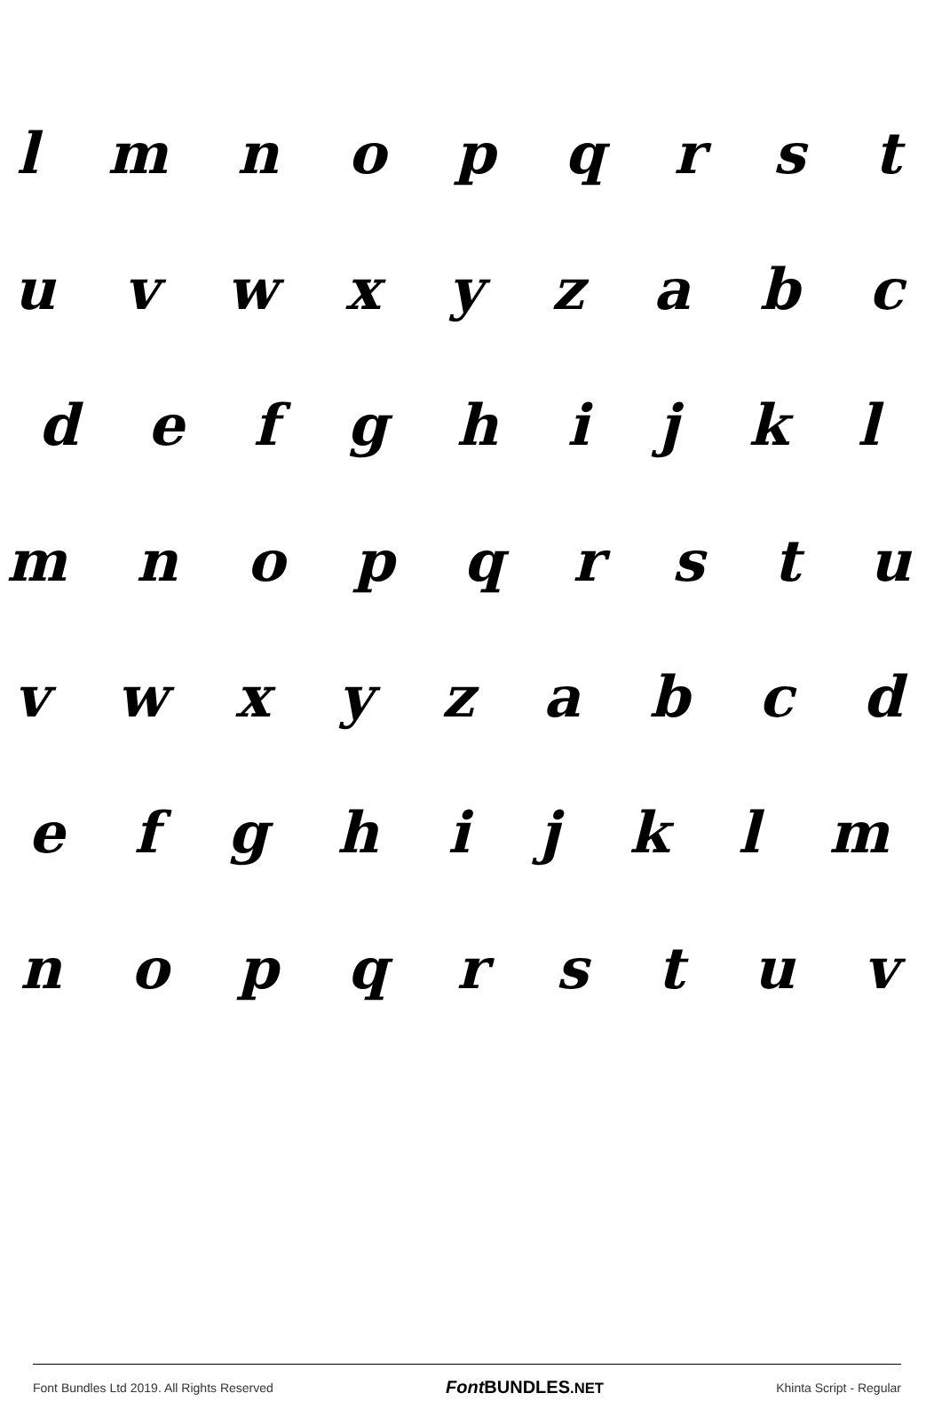l m n o p q r s t
u v w x y z a b c
d e f g h i j k l
m n o p q r s t u
v w x y z a b c d
e f g h i j k l m
n o p q r s t u v
Font Bundles Ltd 2019. All Rights Reserved Font BUNDLES.NET Khinta Script - Regular